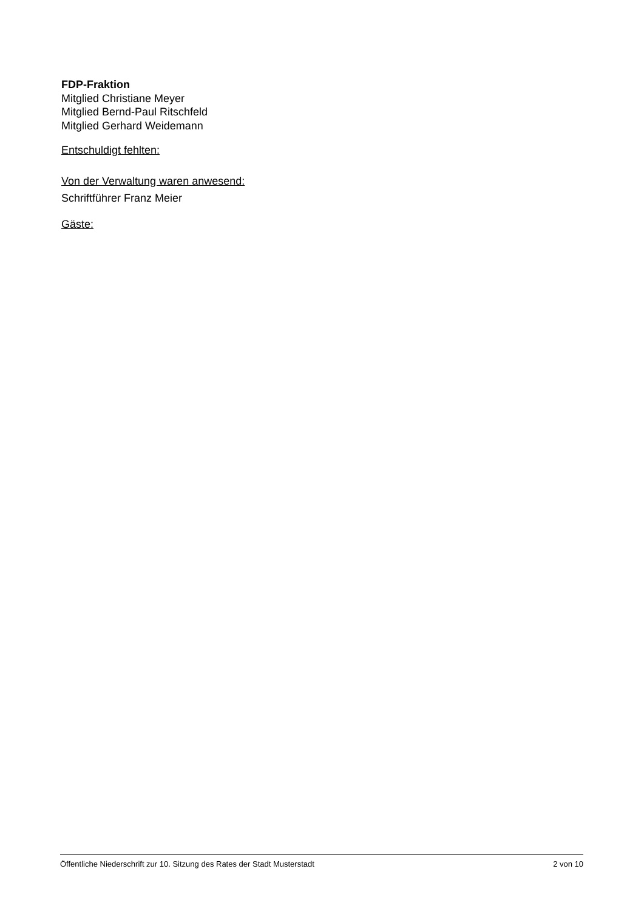FDP-Fraktion
Mitglied Christiane Meyer
Mitglied Bernd-Paul Ritschfeld
Mitglied Gerhard Weidemann
Entschuldigt fehlten:
Von der Verwaltung waren anwesend:
Schriftführer Franz Meier
Gäste:
Öffentliche Niederschrift zur 10. Sitzung des Rates der Stadt Musterstadt 2 von 10